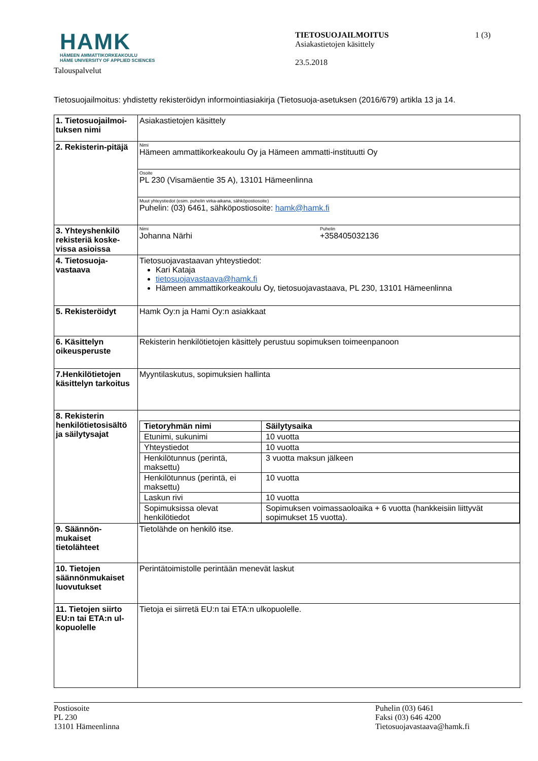HAMK
HÄMEEN AMMATTIKORKEAKOULU
HÄME UNIVERSITY OF APPLIED SCIENCES
Talouspalvelut
TIETOSUOJAILMOITUS
Asiakastietojen käsittely
23.5.2018
1 (3)
Tietosuojailmoitus: yhdistetty rekisteröidyn informointiasiakirja (Tietosuoja-asetuksen (2016/679) artikla 13 ja 14.
| 1. Tietosuojailmoi-tuksen nimi | Asiakastietojen käsittely | |
| 2. Rekisterin-pitäjä | Nimi Hämeen ammattikorkeakoulu Oy ja Hämeen ammatti-instituutti Oy | |
| | Osoite PL 230 (Visamäentie 35 A), 13101 Hämeenlinna | |
| | Muut yhteystiedot (esim. puhelin virka-aikana, sähköpostiosoite) Puhelin: (03) 6461, sähköpostiosoite: hamk@hamk.fi | |
| 3. Yhteyshenkilö rekisteriä koske-vissa asioissa | Nimi Johanna Närhi | Puhelin +358405032136 |
| 4. Tietosuoja-vastaava | Tietosuojavastaavan yhteystiedot: Kari Kataja tietosuojavastaava@hamk.fi Hämeen ammattikorkeakoulu Oy, tietosuojavastaava, PL 230, 13101 Hämeenlinna | |
| 5. Rekisteröidyt | Hamk Oy:n ja Hami Oy:n asiakkaat | |
| 6. Käsittelyn oikeusperuste | Rekisterin henkilötietojen käsittely perustuu sopimuksen toimeenpanoon | |
| 7.Henkilötietojen käsittelyn tarkoitus | Myyntilaskutus, sopimuksien hallinta | |
| 8. Rekisterin henkilötietosisältö ja säilytysajat | / Tietoryhmän nimi / Säilytysaika / / --- / --- / / Etunimi, sukunimi / 10 vuotta / / Yhteystiedot / 10 vuotta / / Henkilötunnus (perintä, maksettu) / 3 vuotta maksun jälkeen / / Henkilötunnus (perintä, ei maksettu) / 10 vuotta / / Laskun rivi / 10 vuotta / / Sopimuksissa olevat henkilötiedot / Sopimuksen voimassaoloaika + 6 vuotta (hankkeisiin liittyvät sopimukset 15 vuotta). / | |
| 9. Säännön-mukaiset tietolähteet | Tietolähde on henkilö itse. | |
| 10. Tietojen säännönmukaiset luovutukset | Perintätoimistolle perintään menevät laskut | |
| 11. Tietojen siirto EU:n tai ETA:n ul-kopuolelle | Tietoja ei siirretä EU:n tai ETA:n ulkopuolelle. | |
Postiosoite
PL 230
13101 Hämeenlinna
Puhelin (03) 6461
Faksi (03) 646 4200
Tietosuojavastaava@hamk.fi